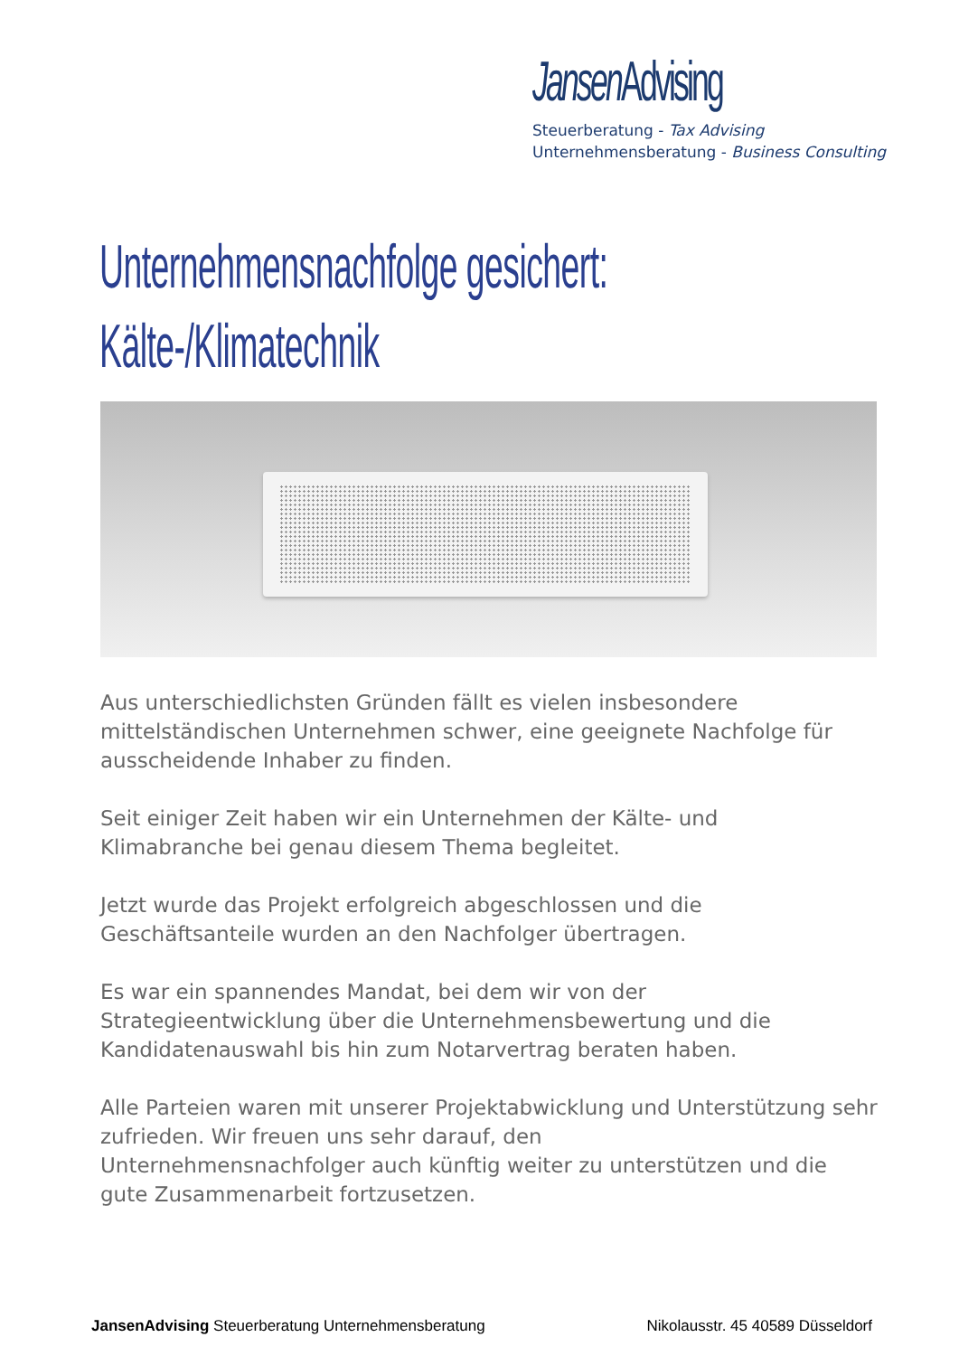Jansen Advising
Steuerberatung - Tax Advising
Unternehmensberatung - Business Consulting
Unternehmensnachfolge gesichert:
Kälte-/Klimatechnik
Aus unterschiedlichsten Gründen fällt es vielen insbesondere mittelständischen Unternehmen schwer, eine geeignete Nachfolge für ausscheidende Inhaber zu finden.
Seit einiger Zeit haben wir ein Unternehmen der Kälte- und
Klimabranche bei genau diesem Thema begleitet.
Jetzt wurde das Projekt erfolgreich abgeschlossen und die
Geschäftsanteile wurden an den Nachfolger übertragen.
Es war ein spannendes Mandat, bei dem wir von der
Strategieentwicklung über die Unternehmensbewertung und die Kandidatenauswahl bis hin zum Notarvertrag beraten haben.
Alle Parteien waren mit unserer Projektabwicklung und Unterstützung sehr zufrieden. Wir freuen uns sehr darauf, den
Unternehmensnachfolger auch künftig weiter zu unterstützen und die gute Zusammenarbeit fortzusetzen.
JansenAdvising Steuerberatung Unternehmensberatung Nikolausstr. 45 40589 Düsseldorf